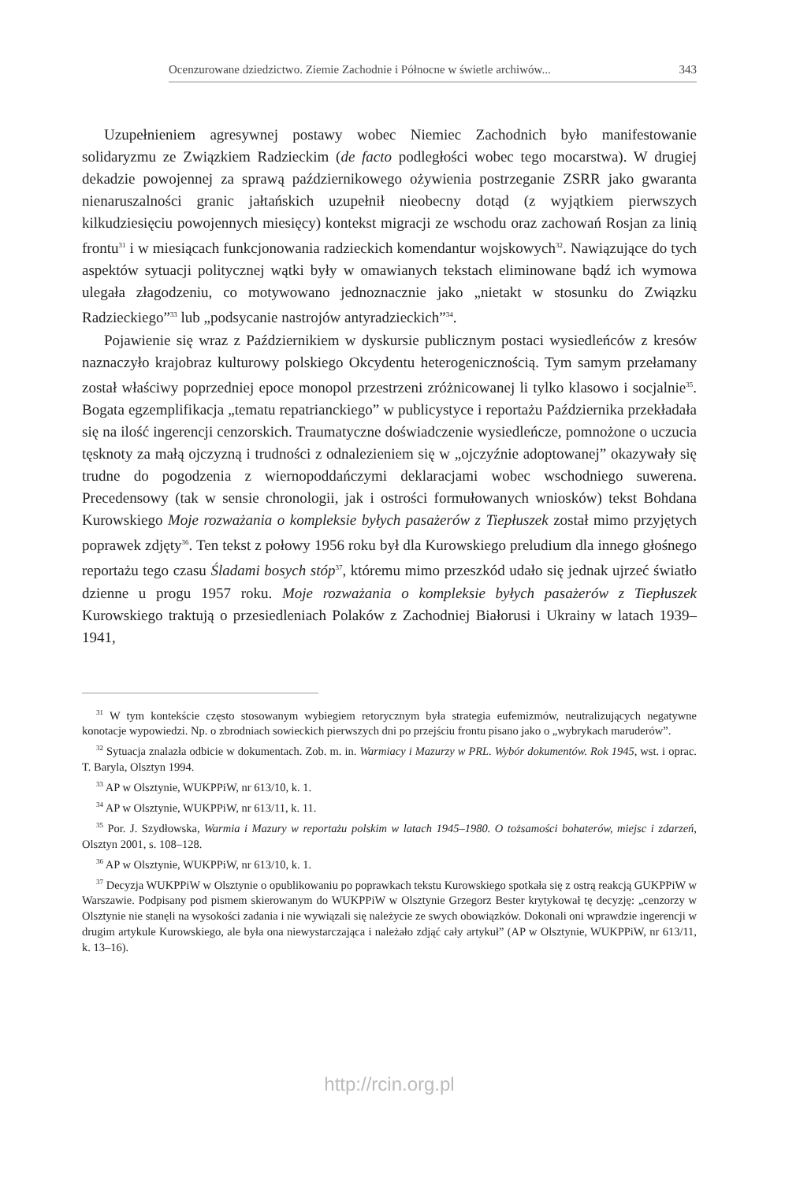Ocenzurowane dziedzictwo. Ziemie Zachodnie i Północne w świetle archiwów... 343
Uzupełnieniem agresywnej postawy wobec Niemiec Zachodnich było manifestowanie solidaryzmu ze Związkiem Radzieckim (de facto podległości wobec tego mocarstwa). W drugiej dekadzie powojennej za sprawą październikowego ożywienia postrzeganie ZSRR jako gwaranta nienaruszalności granic jałtańskich uzupełnił nieobecny dotąd (z wyjątkiem pierwszych kilkudziesięciu powojennych miesięcy) kontekst migracji ze wschodu oraz zachowań Rosjan za linią frontu<sup>31</sup> i w miesiącach funkcjonowania radzieckich komendantur wojskowych<sup>32</sup>. Nawiązujące do tych aspektów sytuacji politycznej wątki były w omawianych tekstach eliminowane bądź ich wymowa ulegała złagodzeniu, co motywowano jednoznacznie jako „nietakt w stosunku do Związku Radzieckiego”<sup>33</sup> lub „podsycanie nastrojów antyradzieckich”<sup>34</sup>.
Pojawienie się wraz z Październikiem w dyskursie publicznym postaci wysiedleńców z kresów naznaczyło krajobraz kulturowy polskiego Okcydentu heterogenicznością. Tym samym przełamany został właściwy poprzedniej epoce monopol przestrzeni zróżnicowanej li tylko klasowo i socjalnie<sup>35</sup>. Bogata egzemplifikacja „tematu repatrianckiego” w publicystyce i reportażu Października przekładała się na ilość ingerencji cenzorskich. Traumatyczne doświadczenie wysiedleńcze, pomnożone o uczucia tęsknoty za małą ojczyzną i trudności z odnalezieniem się w „ojczyźnie adoptowanej” okazywały się trudne do pogodzenia z wiernopoddańczymi deklaracjami wobec wschodniego suwerena. Precedensowy (tak w sensie chronologii, jak i ostrości formułowanych wniosków) tekst Bohdana Kurowskiego Moje rozważania o kompleksie byłych pasażerów z Tiepłuszek został mimo przyjętych poprawek zdjęty<sup>36</sup>. Ten tekst z połowy 1956 roku był dla Kurowskiego preludium dla innego głośnego reportażu tego czasu Śladami bosych stóp<sup>37</sup>, któremu mimo przeszkód udało się jednak ujrzeć światło dzienne u progu 1957 roku. Moje rozważania o kompleksie byłych pasażerów z Tiepłuszek Kurowskiego traktują o przesiedleniach Polaków z Zachodniej Białorusi i Ukrainy w latach 1939–1941,
<sup>31</sup> W tym kontekście często stosowanym wybiegiem retorycznym była strategia eufemizmów, neutralizujących negatywne konotacje wypowiedzi. Np. o zbrodniach sowieckich pierwszych dni po przejściu frontu pisano jako o „wybrykach maruderów”.
<sup>32</sup> Sytuacja znalazła odbicie w dokumentach. Zob. m. in. Warmiacy i Mazurzy w PRL. Wybór dokumentów. Rok 1945, wst. i oprac. T. Baryla, Olsztyn 1994.
<sup>33</sup> AP w Olsztynie, WUKPPiW, nr 613/10, k. 1.
<sup>34</sup> AP w Olsztynie, WUKPPiW, nr 613/11, k. 11.
<sup>35</sup> Por. J. Szydłowska, Warmia i Mazury w reportażu polskim w latach 1945–1980. O tożsamości bohaterów, miejsc i zdarzeń, Olsztyn 2001, s. 108–128.
<sup>36</sup> AP w Olsztynie, WUKPPiW, nr 613/10, k. 1.
<sup>37</sup> Decyzja WUKPPiW w Olsztynie o opublikowaniu po poprawkach tekstu Kurowskiego spotkała się z ostrą reakcją GUKPPiW w Warszawie. Podpisany pod pismem skierowanym do WUKPPiW w Olsztynie Grzegorz Bester krytykował tę decyzję: „cenzorzy w Olsztynie nie stanęli na wysokości zadania i nie wywiązali się należycie ze swych obowiązków. Dokonali oni wprawdzie ingerencji w drugim artykule Kurowskiego, ale była ona niewystarczająca i należało zdjąć cały artykuł” (AP w Olsztynie, WUKPPiW, nr 613/11, k. 13–16).
http://rcin.org.pl